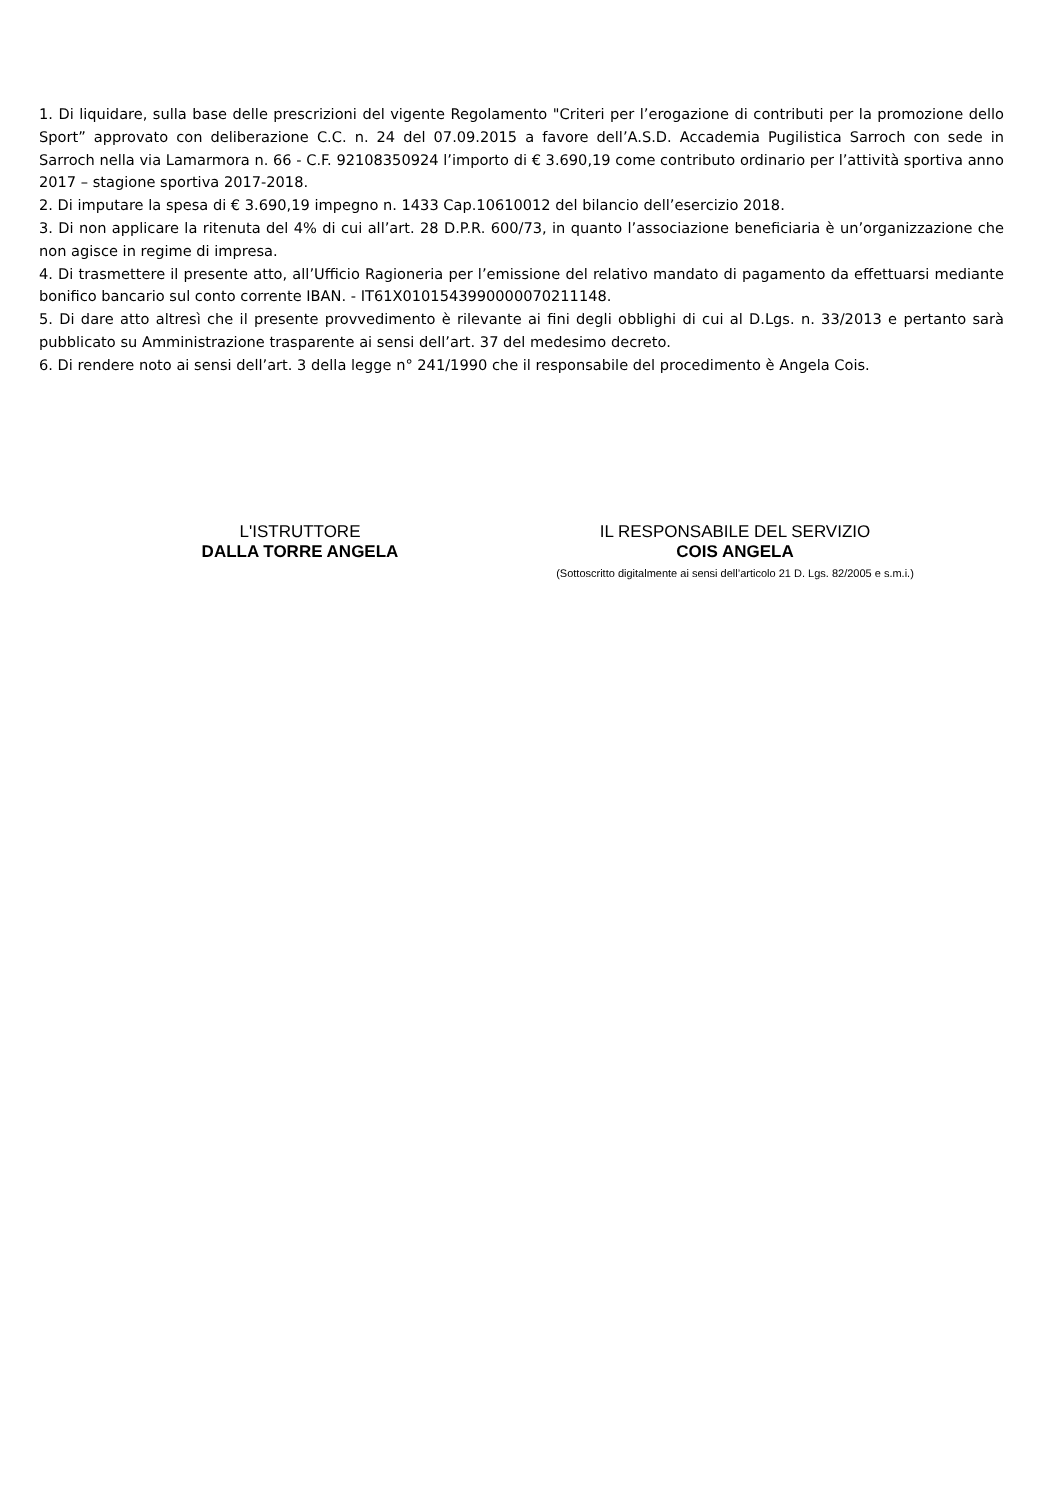1. Di liquidare, sulla base delle prescrizioni del vigente Regolamento "Criteri per l’erogazione di contributi per la promozione dello Sport” approvato con deliberazione C.C. n. 24 del 07.09.2015 a favore dell’A.S.D. Accademia Pugilistica Sarroch con sede in Sarroch nella via Lamarmora n. 66 - C.F. 92108350924 l’importo di € 3.690,19 come contributo ordinario per l’attività sportiva anno 2017 – stagione sportiva 2017-2018.
2. Di imputare la spesa di € 3.690,19 impegno n. 1433 Cap.10610012 del bilancio dell’esercizio 2018.
3. Di non applicare la ritenuta del 4% di cui all’art. 28 D.P.R. 600/73, in quanto l’associazione beneficiaria è un’organizzazione che non agisce in regime di impresa.
4. Di trasmettere il presente atto, all’Ufficio Ragioneria per l’emissione del relativo mandato di pagamento da effettuarsi mediante bonifico bancario sul conto corrente IBAN. - IT61X0101543990000070211148.
5. Di dare atto altresì che il presente provvedimento è rilevante ai fini degli obblighi di cui al D.Lgs. n. 33/2013 e pertanto sarà pubblicato su Amministrazione trasparente ai sensi dell’art. 37 del medesimo decreto.
6. Di rendere noto ai sensi dell’art. 3 della legge n° 241/1990 che il responsabile del procedimento è Angela Cois.
L'ISTRUTTORE
DALLA TORRE ANGELA
IL RESPONSABILE DEL SERVIZIO
COIS ANGELA
(Sottoscritto digitalmente ai sensi dell’articolo 21 D. Lgs. 82/2005 e s.m.i.)